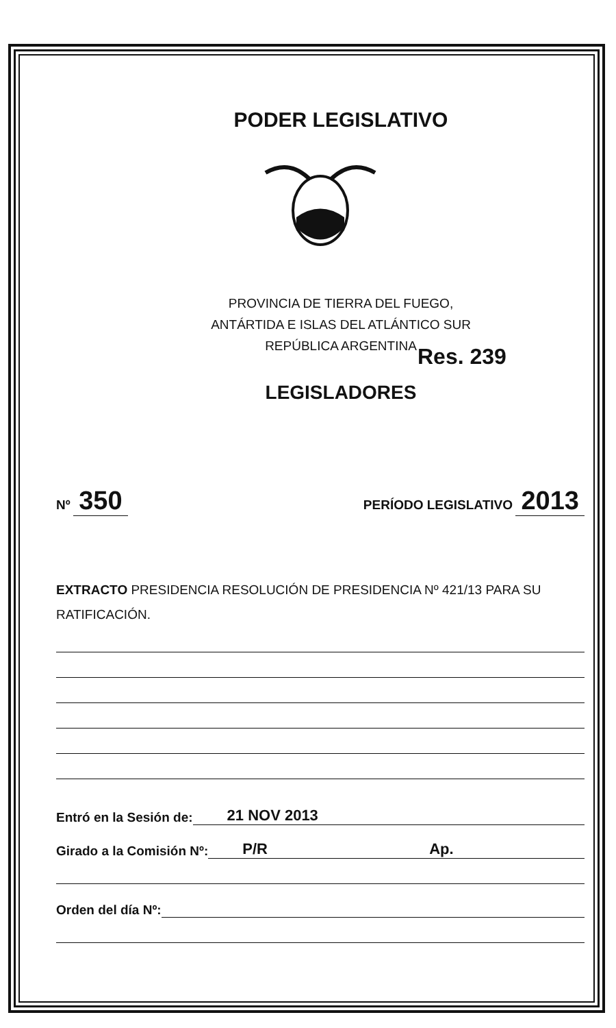PODER LEGISLATIVO
PROVINCIA DE TIERRA DEL FUEGO,
ANTÁRTIDA E ISLAS DEL ATLÁNTICO SUR
REPÚBLICA ARGENTINA
Res. 239
LEGISLADORES
Nº 350
PERÍODO LEGISLATIVO 2013
EXTRACTO PRESIDENCIA RESOLUCIÓN DE PRESIDENCIA Nº 421/13 PARA SU RATIFICACIÓN.
Entró en la Sesión de: 21 NOV 2013
Girado a la Comisión Nº: P/R Ap.
Orden del día Nº: